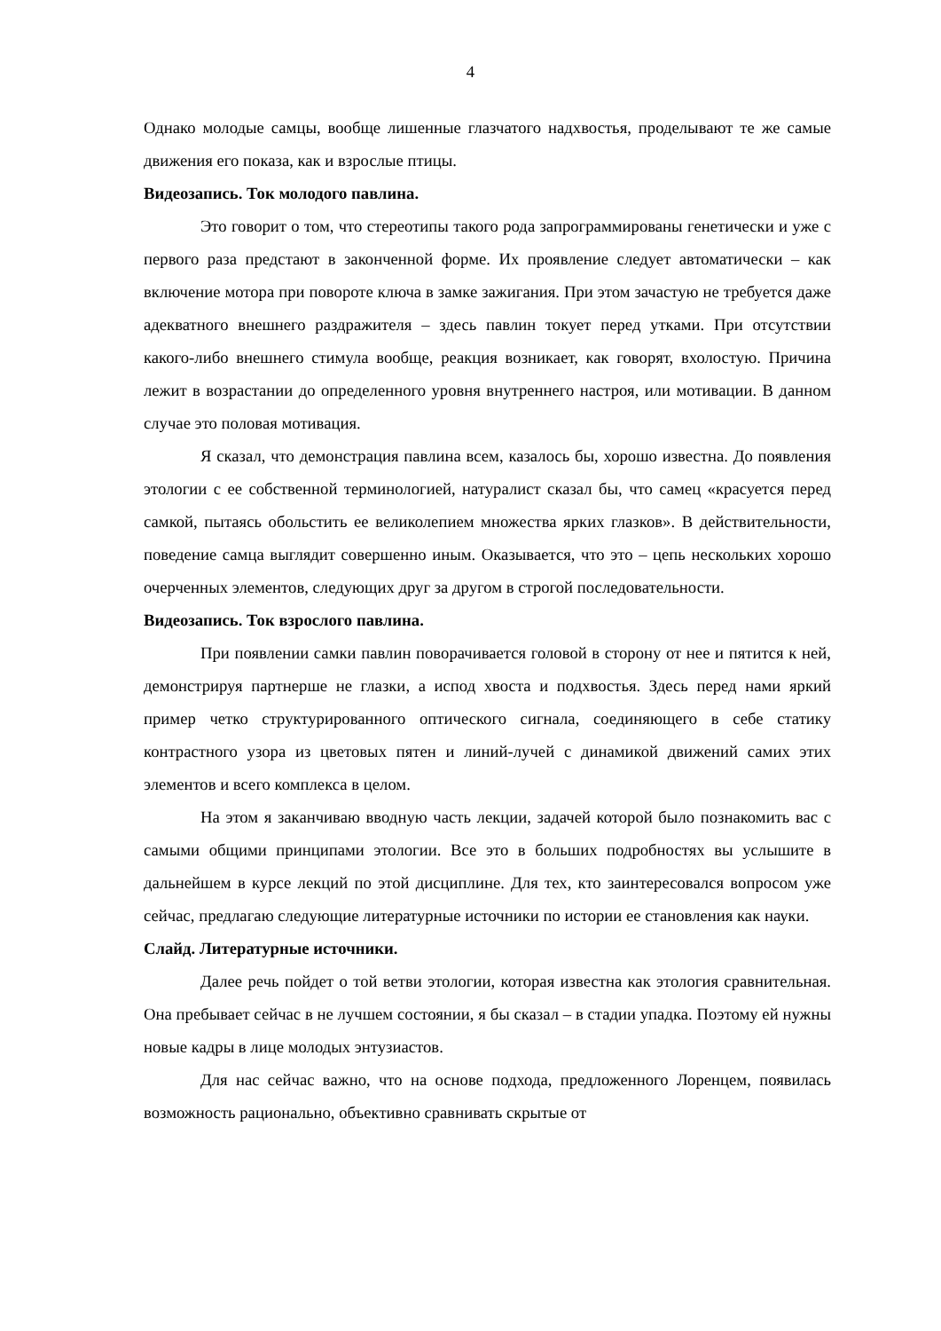4
Однако молодые самцы, вообще лишенные глазчатого надхвостья, проделывают те же самые движения его показа, как и взрослые птицы.
Видеозапись. Ток молодого павлина.
Это говорит о том, что стереотипы такого рода запрограммированы генетически и уже с первого раза предстают в законченной форме. Их проявление следует автоматически – как включение мотора при повороте ключа в замке зажигания. При этом зачастую не требуется даже адекватного внешнего раздражителя – здесь павлин токует перед утками. При отсутствии какого-либо внешнего стимула вообще, реакция возникает, как говорят, вхолостую. Причина лежит в возрастании до определенного уровня внутреннего настроя, или мотивации. В данном случае это половая мотивация.
Я сказал, что демонстрация павлина всем, казалось бы, хорошо известна. До появления этологии с ее собственной терминологией, натуралист сказал бы, что самец «красуется перед самкой, пытаясь обольстить ее великолепием множества ярких глазков». В действительности, поведение самца выглядит совершенно иным. Оказывается, что это – цепь нескольких хорошо очерченных элементов, следующих друг за другом в строгой последовательности.
Видеозапись. Ток взрослого павлина.
При появлении самки павлин поворачивается головой в сторону от нее и пятится к ней, демонстрируя партнерше не глазки, а испод хвоста и подхвостья. Здесь перед нами яркий пример четко структурированного оптического сигнала, соединяющего в себе статику контрастного узора из цветовых пятен и линий-лучей с динамикой движений самих этих элементов и всего комплекса в целом.
На этом я заканчиваю вводную часть лекции, задачей которой было познакомить вас с самыми общими принципами этологии. Все это в больших подробностях вы услышите в дальнейшем в курсе лекций по этой дисциплине. Для тех, кто заинтересовался вопросом уже сейчас, предлагаю следующие литературные источники по истории ее становления как науки.
Слайд. Литературные источники.
Далее речь пойдет о той ветви этологии, которая известна как этология сравнительная. Она пребывает сейчас в не лучшем состоянии, я бы сказал – в стадии упадка. Поэтому ей нужны новые кадры в лице молодых энтузиастов.
Для нас сейчас важно, что на основе подхода, предложенного Лоренцем, появилась возможность рационально, объективно сравнивать скрытые от